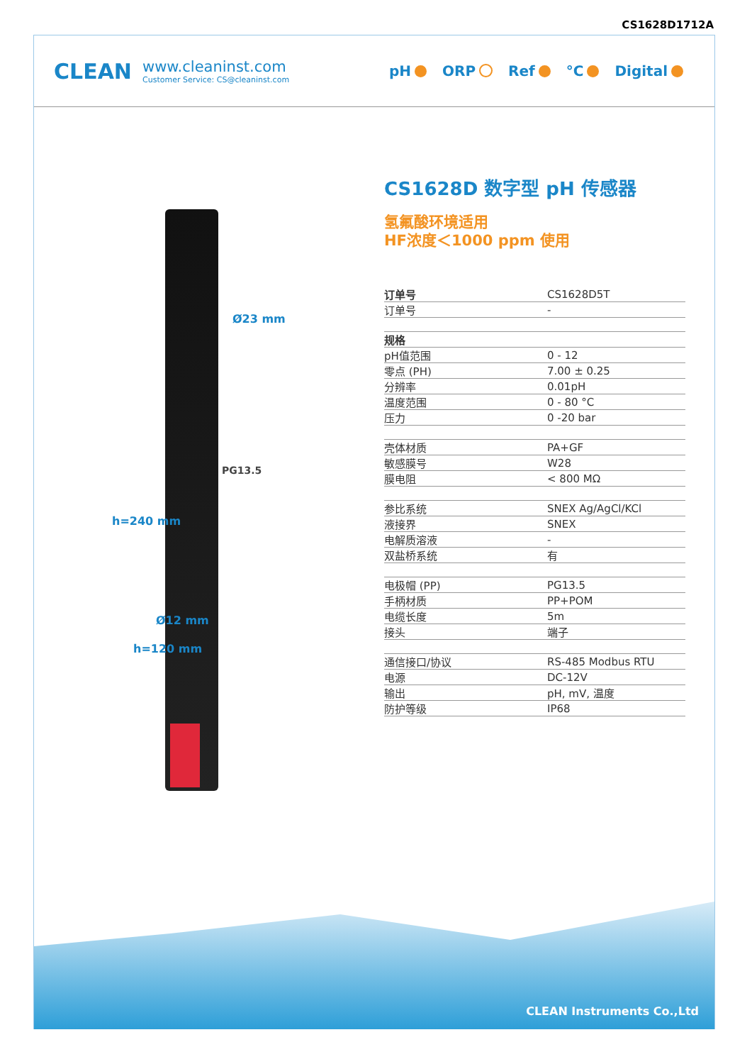CS1628D1712A
CLEAN
www.cleaninst.com
Customer Service: CS@cleaninst.com
pH ORP Ref °C Digital
Ø23 mm
PG13.5
Ø12 mm
h=240 mm
h=120 mm
CS1628D 数字型 pH 传感器
氢氟酸环境适用
HF浓度＜1000 ppm 使用
| 订单号 | CS1628D5T |
| 订单号 | - |
| 规格 | |
| pH值范围 | 0 - 12 |
| 零点 (PH) | 7.00 ± 0.25 |
| 分辨率 | 0.01pH |
| 温度范围 | 0 - 80 °C |
| 压力 | 0 -20 bar |
| 壳体材质 | PA+GF |
| 敏感膜号 | W28 |
| 膜电阻 | < 800 MΩ |
| 参比系统 | SNEX Ag/AgCl/KCl |
| 液接界 | SNEX |
| 电解质溶液 | - |
| 双盐桥系统 | 有 |
| 电极帽 (PP) | PG13.5 |
| 手柄材质 | PP+POM |
| 电缆长度 | 5m |
| 接头 | 端子 |
| 通信接口/协议 | RS-485 Modbus RTU |
| 电源 | DC-12V |
| 输出 | pH, mV, 温度 |
| 防护等级 | IP68 |
CLEAN Instruments Co.,Ltd